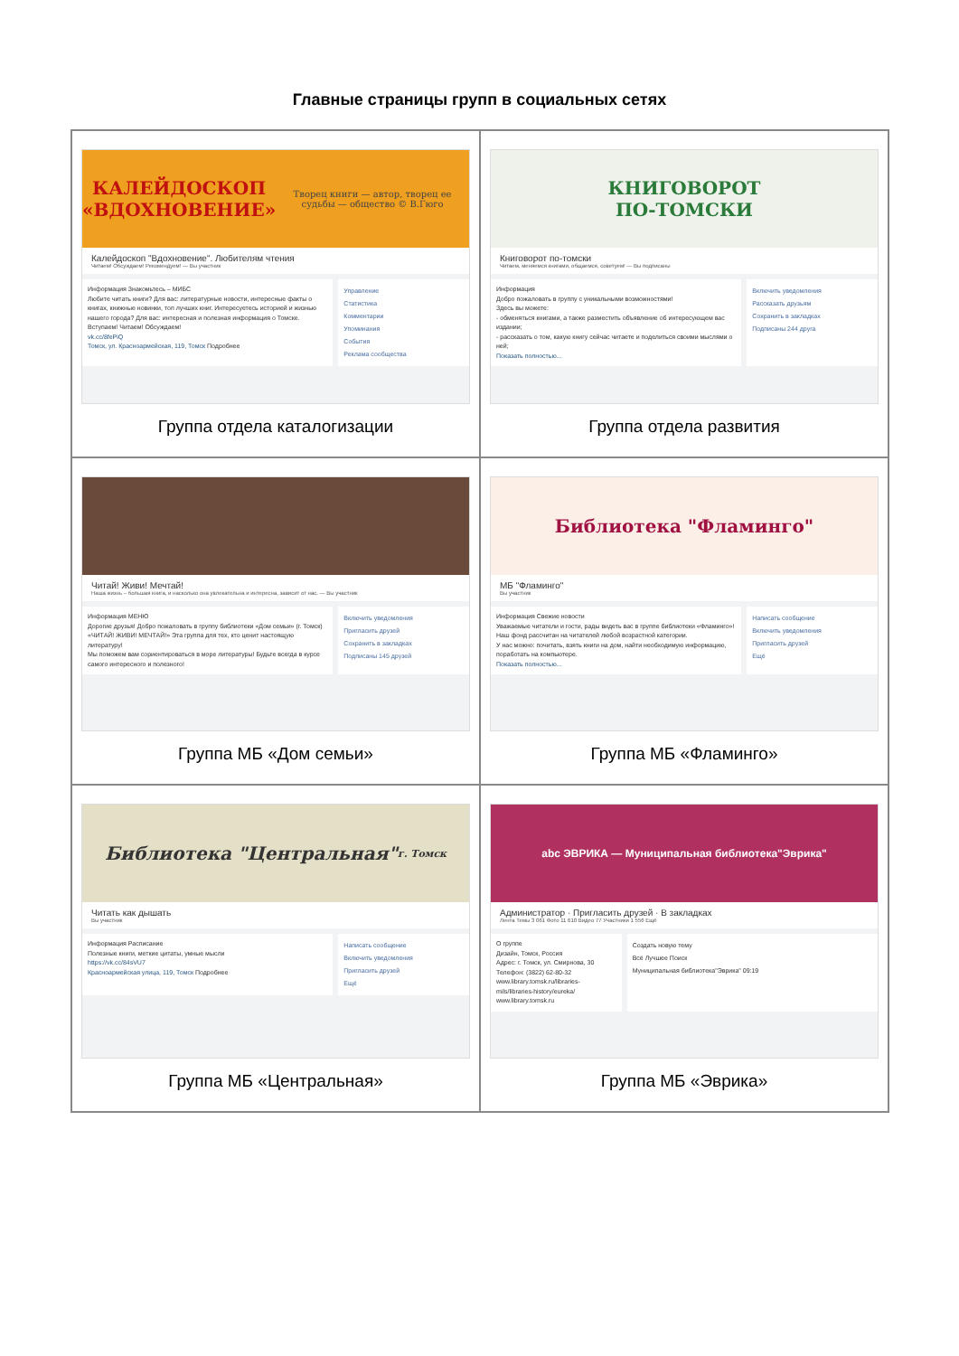Главные страницы групп в социальных сетях
| КАЛЕЙДОСКОП «ВДОХНОВЕНИЕ» Творец книги — автор, творец ее судьбы — общество © В.Гюго Калейдоскоп "Вдохновение". Любителям чтения Читаем! Обсуждаем! Рекомендуем! — Вы участник Информация Знакомьтесь – МИБС Любите читать книги? Для вас: литературные новости, интересные факты о книгах, книжные новинки, топ лучших книг. Интересуетесь историей и жизнью нашего города? Для вас: интересная и полезная информация о Томске. Вступаем! Читаем! Обсуждаем! vk.cc/8fePiQ Томск, ул. Красноармейская, 119, Томск Подробнее Управление Статистика Комментарии Упоминания События Реклама сообщества Группа отдела каталогизации | КНИГОВОРОТ ПО-ТОМСКИ Книговорот по-томски Читаем, меняемся книгами, общаемся, советуем! — Вы подписаны Информация Добро пожаловать в группу с уникальными возможностями! Здесь вы можете: - обменяться книгами, а также разместить объявление об интересующем вас издании; - рассказать о том, какую книгу сейчас читаете и поделиться своими мыслями о ней; Показать полностью... Включить уведомления Рассказать друзьям Сохранить в закладках Подписаны 244 друга Группа отдела развития |
| Читай! Живи! Мечтай! Наша жизнь – большая книга, и насколько она увлекательна и интересна, зависит от нас. — Вы участник Информация МЕНЮ Дорогие друзья! Добро пожаловать в группу библиотеки «Дом семьи» (г. Томск) «ЧИТАЙ! ЖИВИ! МЕЧТАЙ!» Эта группа для тех, кто ценит настоящую литературу! Мы поможем вам сориентироваться в море литературы! Будьте всегда в курсе самого интересного и полезного! Включить уведомления Пригласить друзей Сохранить в закладках Подписаны 145 друзей Группа МБ «Дом семьи» | Библиотека "Фламинго" МБ "Фламинго" Вы участник Информация Свежие новости Уважаемые читатели и гости, рады видеть вас в группе библиотеки «Фламинго»! Наш фонд рассчитан на читателей любой возрастной категории. У нас можно: почитать, взять книги на дом, найти необходимую информацию, поработать на компьютере. Показать полностью... Написать сообщение Включить уведомления Пригласить друзей Ещё Группа МБ «Фламинго» |
| Библиотека "Центральная" г. Томск Читать как дышать Вы участник Информация Расписание Полезные книги, меткие цитаты, умные мысли https://vk.cc/84sVU7 Красноармейская улица, 119, Томск Подробнее Написать сообщение Включить уведомления Пригласить друзей Ещё Группа МБ «Центральная» | abc ЭВРИКА — Муниципальная библиотека"Эврика" Администратор · Пригласить друзей · В закладках Лента Темы 3 061 Фото 11 610 Видео 77 Участники 1 556 Ещё О группе Дизайн, Томск, Россия Адрес: г. Томск, ул. Смирнова, 30 Телефон: (3822) 62-80-32 www.library.tomsk.ru/libraries-mils/libraries-history/eureka/ www.library.tomsk.ru Создать новую тему Всё Лучшее Поиск Муниципальная библиотека"Эврика" 09:19 Группа МБ «Эврика» |